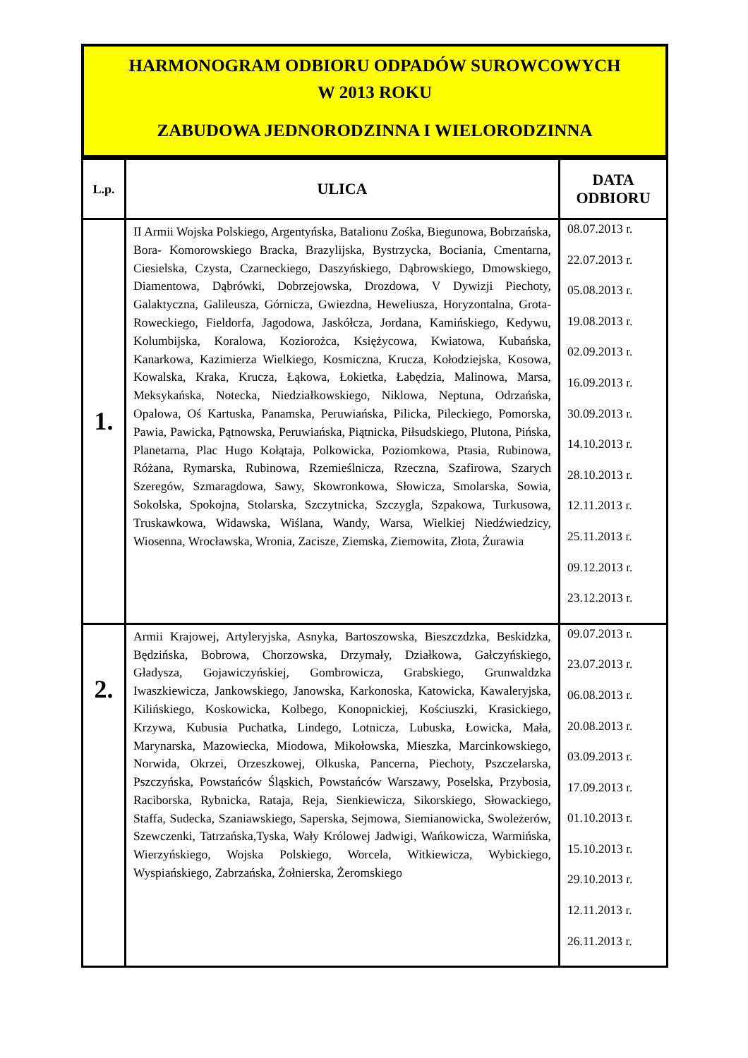HARMONOGRAM ODBIORU ODPADÓW SUROWCOWYCH
W 2013 ROKU
ZABUDOWA JEDNORODZINNA I WIELORODZINNA
| L.p. | ULICA | DATA ODBIORU |
| --- | --- | --- |
| 1. | II Armii Wojska Polskiego, Argentyńska, Batalionu Zośka, Biegunowa, Bobrzańska, Bora- Komorowskiego Bracka, Brazylijska, Bystrzycka, Bociania, Cmentarna, Ciesielska, Czysta, Czarneckiego, Daszyńskiego, Dąbrowskiego, Dmowskiego, Diamentowa, Dąbrówki, Dobrzejowska, Drozdowa, V Dywizji Piechoty, Galaktyczna, Galileusza, Górnicza, Gwiezdna, Heweliusza, Horyzontalna, Grota- Roweckiego, Fieldorfa, Jagodowa, Jaskółcza, Jordana, Kamińskiego, Kedywu, Kolumbijska, Koralowa, Koziorożca, Księżycowa, Kwiatowa, Kubańska, Kanarkowa, Kazimierza Wielkiego, Kosmiczna, Krucza, Kołodziejska, Kosowa, Kowalska, Kraka, Krucza, Łąkowa, Łokietka, Łabędzia, Malinowa, Marsa, Meksykańska, Notecka, Niedziałkowskiego, Niklowa, Neptuna, Odrzańska, Opalowa, Oś Kartuska, Panamska, Peruwiańska, Pilicka, Pileckiego, Pomorska, Pawia, Pawicka, Pątnowska, Peruwiańska, Piątnicka, Piłsudskiego, Plutona, Pińska, Planetarna, Plac Hugo Kołątaja, Polkowicka, Poziomkowa, Ptasia, Rubinowa, Różana, Rymarska, Rubinowa, Rzemieślnicza, Rzeczna, Szafirowa, Szarych Szeregów, Szmaragdowa, Sawy, Skowronkowa, Słowicza, Smolarska, Sowia, Sokolska, Spokojna, Stolarska, Szczytnicka, Szczygla, Szpakowa, Turkusowa, Truskawkowa, Widawska, Wiślana, Wandy, Warsa, Wielkiej Niedźwiedzicy, Wiosenna, Wrocławska, Wronia, Zacisze, Ziemska, Ziemowita, Złota, Żurawia | 08.07.2013 r. 22.07.2013 r. 05.08.2013 r. 19.08.2013 r. 02.09.2013 r. 16.09.2013 r. 30.09.2013 r. 14.10.2013 r. 28.10.2013 r. 12.11.2013 r. 25.11.2013 r. 09.12.2013 r. 23.12.2013 r. |
| 2. | Armii Krajowej, Artyleryjska, Asnyka, Bartoszowska, Bieszczdzka, Beskidzka, Będzińska, Bobrowa, Chorzowska, Drzymały, Działkowa, Gałczyńskiego, Gładysza, Gojawiczyńskiej, Gombrowicza, Grabskiego, Grunwaldzka Iwaszkiewicza, Jankowskiego, Janowska, Karkonoska, Katowicka, Kawaleryjska, Kilińskiego, Koskowicka, Kolbego, Konopnickiej, Kościuszki, Krasickiego, Krzywa, Kubusia Puchatka, Lindego, Lotnicza, Lubuska, Łowicka, Mała, Marynarska, Mazowiecka, Miodowa, Mikołowska, Mieszka, Marcinkowskiego, Norwida, Okrzei, Orzeszkowej, Olkuska, Pancerna, Piechoty, Pszczelarska, Pszczyńska, Powstańców Śląskich, Powstańców Warszawy, Poselska, Przybosia, Raciborska, Rybnicka, Rataja, Reja, Sienkiewicza, Sikorskiego, Słowackiego, Staffa, Sudecka, Szaniawskiego, Saperska, Sejmowa, Siemianowicka, Swoleżerów, Szewczenki, Tatrzańska,Tyska, Wały Królowej Jadwigi, Wańkowicza, Warmińska, Wierzyńskiego, Wojska Polskiego, Worcela, Witkiewicza, Wybickiego, Wyspiańskiego, Zabrzańska, Żołnierska, Żeromskiego | 09.07.2013 r. 23.07.2013 r. 06.08.2013 r. 20.08.2013 r. 03.09.2013 r. 17.09.2013 r. 01.10.2013 r. 15.10.2013 r. 29.10.2013 r. 12.11.2013 r. 26.11.2013 r. |